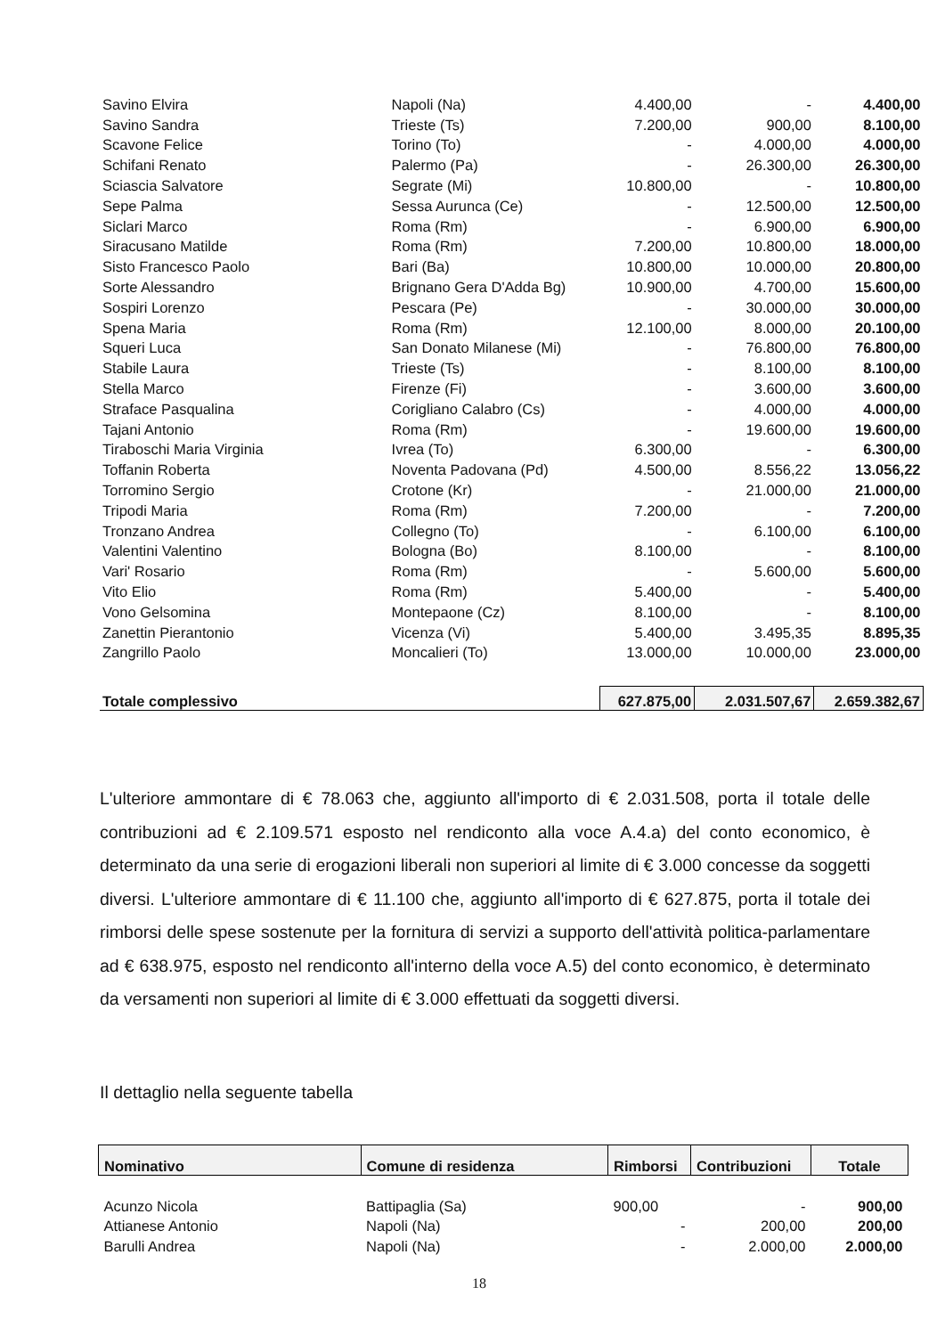| Savino Elvira | Napoli (Na) | 4.400,00 | - | 4.400,00 |
| Savino Sandra | Trieste (Ts) | 7.200,00 | 900,00 | 8.100,00 |
| Scavone Felice | Torino (To) | - | 4.000,00 | 4.000,00 |
| Schifani Renato | Palermo (Pa) | - | 26.300,00 | 26.300,00 |
| Sciascia Salvatore | Segrate (Mi) | 10.800,00 | - | 10.800,00 |
| Sepe Palma | Sessa Aurunca (Ce) | - | 12.500,00 | 12.500,00 |
| Siclari Marco | Roma (Rm) | - | 6.900,00 | 6.900,00 |
| Siracusano Matilde | Roma (Rm) | 7.200,00 | 10.800,00 | 18.000,00 |
| Sisto Francesco Paolo | Bari (Ba) | 10.800,00 | 10.000,00 | 20.800,00 |
| Sorte Alessandro | Brignano Gera D'Adda Bg) | 10.900,00 | 4.700,00 | 15.600,00 |
| Sospiri Lorenzo | Pescara (Pe) | - | 30.000,00 | 30.000,00 |
| Spena Maria | Roma (Rm) | 12.100,00 | 8.000,00 | 20.100,00 |
| Squeri Luca | San Donato Milanese (Mi) | - | 76.800,00 | 76.800,00 |
| Stabile Laura | Trieste (Ts) | - | 8.100,00 | 8.100,00 |
| Stella Marco | Firenze (Fi) | - | 3.600,00 | 3.600,00 |
| Straface Pasqualina | Corigliano Calabro (Cs) | - | 4.000,00 | 4.000,00 |
| Tajani Antonio | Roma (Rm) | - | 19.600,00 | 19.600,00 |
| Tiraboschi Maria Virginia | Ivrea (To) | 6.300,00 | - | 6.300,00 |
| Toffanin Roberta | Noventa Padovana (Pd) | 4.500,00 | 8.556,22 | 13.056,22 |
| Torromino Sergio | Crotone (Kr) | - | 21.000,00 | 21.000,00 |
| Tripodi Maria | Roma (Rm) | 7.200,00 | - | 7.200,00 |
| Tronzano Andrea | Collegno (To) | - | 6.100,00 | 6.100,00 |
| Valentini Valentino | Bologna (Bo) | 8.100,00 | - | 8.100,00 |
| Vari' Rosario | Roma (Rm) | - | 5.600,00 | 5.600,00 |
| Vito Elio | Roma (Rm) | 5.400,00 | - | 5.400,00 |
| Vono Gelsomina | Montepaone (Cz) | 8.100,00 | - | 8.100,00 |
| Zanettin Pierantonio | Vicenza (Vi) | 5.400,00 | 3.495,35 | 8.895,35 |
| Zangrillo Paolo | Moncalieri (To) | 13.000,00 | 10.000,00 | 23.000,00 |
| Totale complessivo | | 627.875,00 | 2.031.507,67 | 2.659.382,67 |
L'ulteriore ammontare di € 78.063 che, aggiunto all'importo di € 2.031.508, porta il totale delle contribuzioni ad € 2.109.571 esposto nel rendiconto alla voce A.4.a) del conto economico, è determinato da una serie di erogazioni liberali non superiori al limite di € 3.000 concesse da soggetti diversi. L'ulteriore ammontare di € 11.100 che, aggiunto all'importo di € 627.875, porta il totale dei rimborsi delle spese sostenute per la fornitura di servizi a supporto dell'attività politica-parlamentare ad € 638.975, esposto nel rendiconto all'interno della voce A.5) del conto economico, è determinato da versamenti non superiori al limite di € 3.000 effettuati da soggetti diversi.
Il dettaglio nella seguente tabella
| Nominativo | Comune di residenza | Rimborsi | Contribuzioni | Totale |
| --- | --- | --- | --- | --- |
| Acunzo Nicola | Battipaglia (Sa) | 900,00 | - | 900,00 |
| Attianese Antonio | Napoli (Na) | - | 200,00 | 200,00 |
| Barulli Andrea | Napoli (Na) | - | 2.000,00 | 2.000,00 |
18